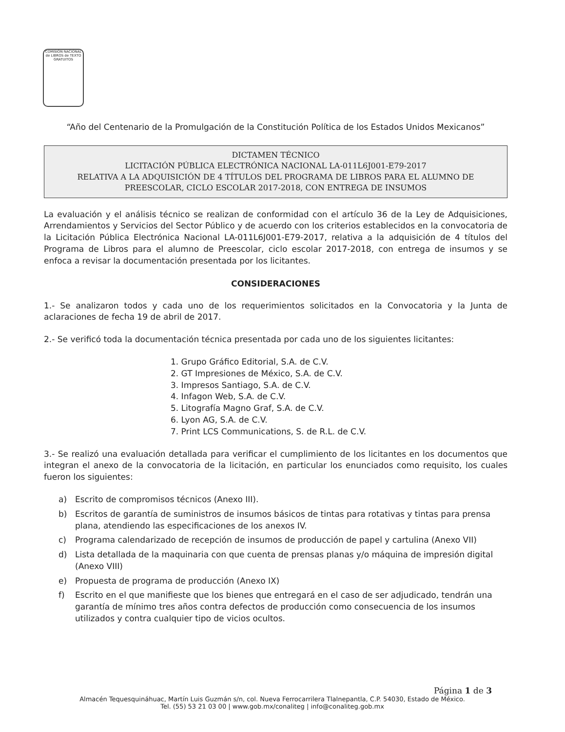COMISIÓN NACIONAL de LIBROS de TEXTO GRATUITOS
“Año del Centenario de la Promulgación de la Constitución Política de los Estados Unidos Mexicanos”
DICTAMEN TÉCNICO
LICITACIÓN PÚBLICA ELECTRÓNICA NACIONAL LA-011L6J001-E79-2017
RELATIVA A LA ADQUISICIÓN DE 4 TÍTULOS DEL PROGRAMA DE LIBROS PARA EL ALUMNO DE PREESCOLAR, CICLO ESCOLAR 2017-2018, CON ENTREGA DE INSUMOS
La evaluación y el análisis técnico se realizan de conformidad con el artículo 36 de la Ley de Adquisiciones, Arrendamientos y Servicios del Sector Público y de acuerdo con los criterios establecidos en la convocatoria de la Licitación Pública Electrónica Nacional LA-011L6J001-E79-2017, relativa a la adquisición de 4 títulos del Programa de Libros para el alumno de Preescolar, ciclo escolar 2017-2018, con entrega de insumos y se enfoca a revisar la documentación presentada por los licitantes.
CONSIDERACIONES
1.- Se analizaron todos y cada uno de los requerimientos solicitados en la Convocatoria y la Junta de aclaraciones de fecha 19 de abril de 2017.
2.- Se verificó toda la documentación técnica presentada por cada uno de los siguientes licitantes:
1. Grupo Gráfico Editorial, S.A. de C.V.
2. GT Impresiones de México, S.A. de C.V.
3. Impresos Santiago, S.A. de C.V.
4. Infagon Web, S.A. de C.V.
5. Litografía Magno Graf, S.A. de C.V.
6. Lyon AG, S.A. de C.V.
7. Print LCS Communications, S. de R.L. de C.V.
3.- Se realizó una evaluación detallada para verificar el cumplimiento de los licitantes en los documentos que integran el anexo de la convocatoria de la licitación, en particular los enunciados como requisito, los cuales fueron los siguientes:
a) Escrito de compromisos técnicos (Anexo III).
b) Escritos de garantía de suministros de insumos básicos de tintas para rotativas y tintas para prensa plana, atendiendo las especificaciones de los anexos IV.
c) Programa calendarizado de recepción de insumos de producción de papel y cartulina (Anexo VII)
d) Lista detallada de la maquinaria con que cuenta de prensas planas y/o máquina de impresión digital (Anexo VIII)
e) Propuesta de programa de producción (Anexo IX)
f) Escrito en el que manifieste que los bienes que entregará en el caso de ser adjudicado, tendrán una garantía de mínimo tres años contra defectos de producción como consecuencia de los insumos utilizados y contra cualquier tipo de vicios ocultos.
Página 1 de 3
Almacén Tequesquináhuac, Martín Luis Guzmán s/n, col. Nueva Ferrocarrilera Tlalnepantla, C.P. 54030, Estado de México.
Tel. (55) 53 21 03 00 | www.gob.mx/conaliteg | info@conaliteg.gob.mx